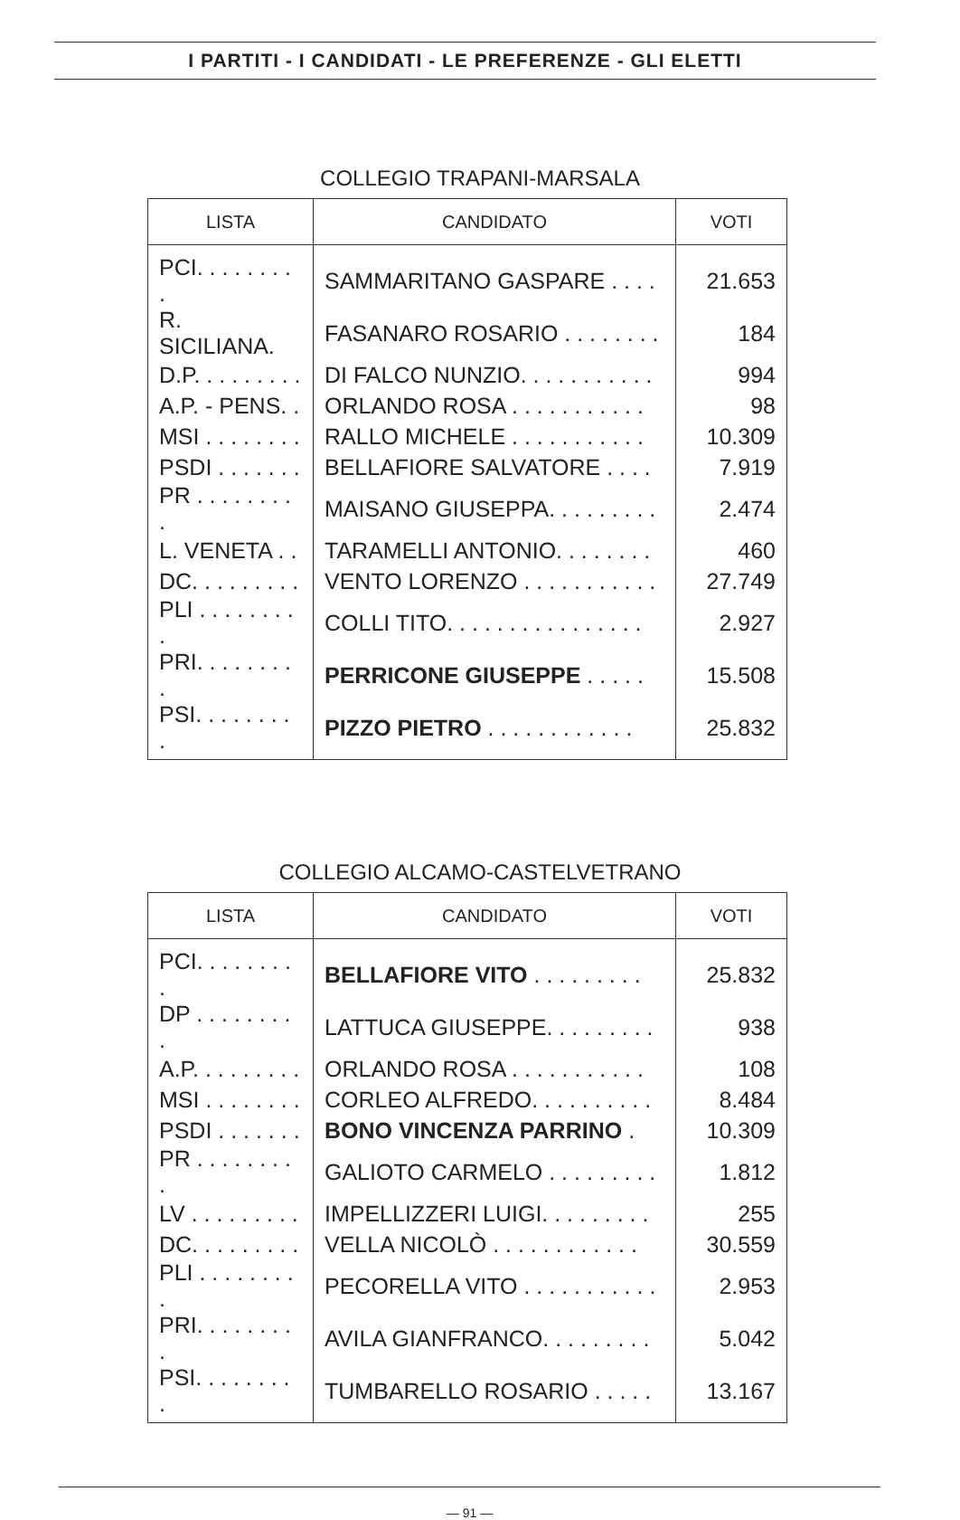I PARTITI - I CANDIDATI - LE PREFERENZE - GLI ELETTI
COLLEGIO TRAPANI-MARSALA
| LISTA | CANDIDATO | VOTI |
| --- | --- | --- |
| PCI. . . . . . . . . | SAMMARITANO GASPARE . . . . | 21.653 |
| R. SICILIANA. | FASANARO ROSARIO . . . . . . . . | 184 |
| D.P. . . . . . . . . | DI FALCO NUNZIO. . . . . . . . . . . | 994 |
| A.P. - PENS. . | ORLANDO ROSA . . . . . . . . . . . | 98 |
| MSI . . . . . . . . | RALLO MICHELE . . . . . . . . . . . | 10.309 |
| PSDI . . . . . . . | BELLAFIORE SALVATORE . . . . | 7.919 |
| PR . . . . . . . . . | MAISANO GIUSEPPA. . . . . . . . . | 2.474 |
| L. VENETA . . | TARAMELLI ANTONIO. . . . . . . . | 460 |
| DC. . . . . . . . . | VENTO LORENZO . . . . . . . . . . . | 27.749 |
| PLI . . . . . . . . . | COLLI TITO. . . . . . . . . . . . . . . . | 2.927 |
| PRI. . . . . . . . . | PERRICONE GIUSEPPE . . . . . | 15.508 |
| PSI. . . . . . . . . | PIZZO PIETRO . . . . . . . . . . . . | 25.832 |
COLLEGIO ALCAMO-CASTELVETRANO
| LISTA | CANDIDATO | VOTI |
| --- | --- | --- |
| PCI. . . . . . . . . | BELLAFIORE VITO . . . . . . . . . | 25.832 |
| DP . . . . . . . . . | LATTUCA GIUSEPPE. . . . . . . . . | 938 |
| A.P. . . . . . . . . | ORLANDO ROSA . . . . . . . . . . . | 108 |
| MSI . . . . . . . . | CORLEO ALFREDO. . . . . . . . . . | 8.484 |
| PSDI . . . . . . . | BONO VINCENZA PARRINO . | 10.309 |
| PR . . . . . . . . . | GALIOTO CARMELO . . . . . . . . . | 1.812 |
| LV . . . . . . . . . | IMPELLIZZERI LUIGI. . . . . . . . . | 255 |
| DC. . . . . . . . . | VELLA NICOLÒ . . . . . . . . . . . . | 30.559 |
| PLI . . . . . . . . . | PECORELLA VITO . . . . . . . . . . . | 2.953 |
| PRI. . . . . . . . . | AVILA GIANFRANCO. . . . . . . . . | 5.042 |
| PSI. . . . . . . . . | TUMBARELLO ROSARIO . . . . . | 13.167 |
— 91 —